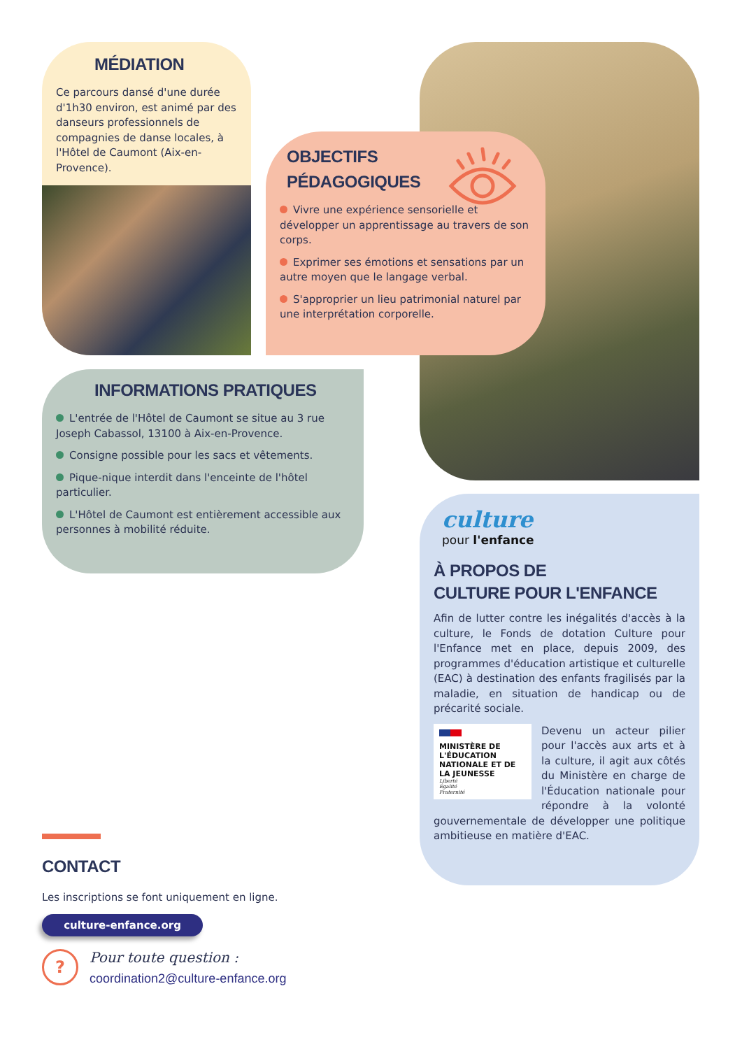MÉDIATION
Ce parcours dansé d'une durée d'1h30 environ, est animé par des danseurs professionnels de compagnies de danse locales, à l'Hôtel de Caumont (Aix-en-Provence).
OBJECTIFS PÉDAGOGIQUES
Vivre une expérience sensorielle et développer un apprentissage au travers de son corps.
Exprimer ses émotions et sensations par un autre moyen que le langage verbal.
S'approprier un lieu patrimonial naturel par une interprétation corporelle.
INFORMATIONS PRATIQUES
L'entrée de l'Hôtel de Caumont se situe au 3 rue Joseph Cabassol, 13100 à Aix-en-Provence.
Consigne possible pour les sacs et vêtements.
Pique-nique interdit dans l'enceinte de l'hôtel particulier.
L'Hôtel de Caumont est entièrement accessible aux personnes à mobilité réduite.
culture
pour l'enfance
À PROPOS DE
CULTURE POUR L'ENFANCE
Afin de lutter contre les inégalités d'accès à la culture, le Fonds de dotation Culture pour l'Enfance met en place, depuis 2009, des programmes d'éducation artistique et culturelle (EAC) à destination des enfants fragilisés par la maladie, en situation de handicap ou de précarité sociale.
MINISTÈRE DE L'ÉDUCATION NATIONALE ET DE LA JEUNESSE
Liberté
Égalité
Fraternité
Devenu un acteur pilier pour l'accès aux arts et à la culture, il agit aux côtés du Ministère en charge de l'Éducation nationale pour répondre à la volonté gouvernementale de développer une politique ambitieuse en matière d'EAC.
CONTACT
Les inscriptions se font uniquement en ligne.
culture-enfance.org
?
Pour toute question :
coordination2@culture-enfance.org